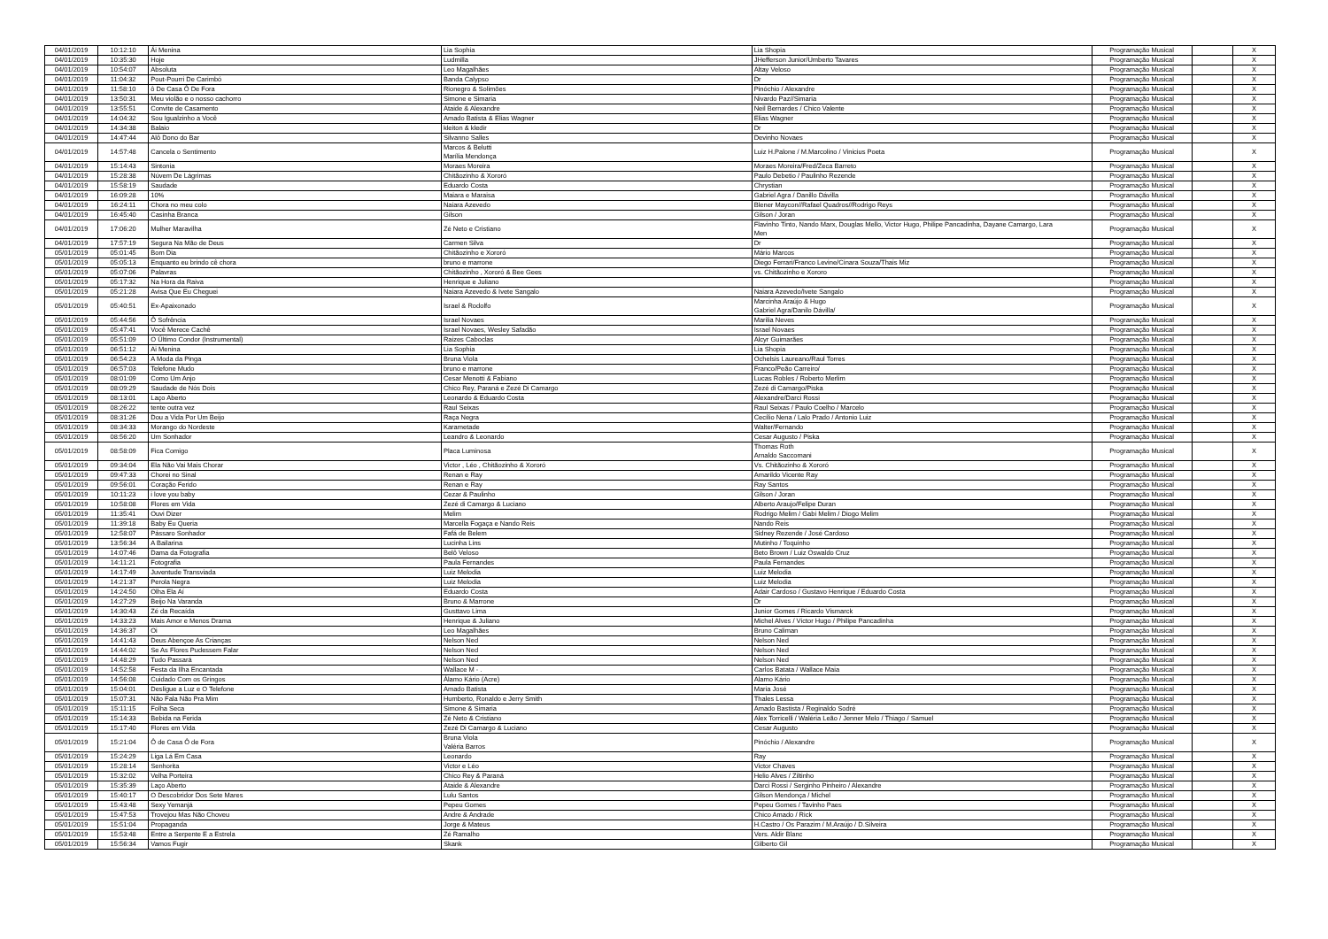| 04/01/2019 | 10:12:10 | Ái Menina | Lia Sophia | Lia Shopia | Programação Musical | | X |
| 04/01/2019 | 10:35:30 | Hoje | Ludmilla | JHefferson Junior/Umberto Tavares | Programação Musical | | X |
| 04/01/2019 | 10:54:07 | Absoluta | Leo Magalhães | Altay Veloso | Programação Musical | | X |
| 04/01/2019 | 11:04:32 | Pout-Pourri De Carimbó | Banda Calypso | Dr | Programação Musical | | X |
| 04/01/2019 | 11:58:10 | ô De Casa Ô De Fora | Rionegro & Solimões | Pinóchio / Alexandre | Programação Musical | | X |
| 04/01/2019 | 13:50:31 | Meu violão e o nosso cachorro | Simone e Simaria | Nivardo Paz//Simaria | Programação Musical | | X |
| 04/01/2019 | 13:55:51 | Convite de Casamento | Ataide & Alexandre | Neil Bernardes / Chico Valente | Programação Musical | | X |
| 04/01/2019 | 14:04:32 | Sou Igualzinho a Você | Amado Batista & Elias Wagner | Elias Wagner | Programação Musical | | X |
| 04/01/2019 | 14:34:38 | Balaio | kleiton & kledir | Dr | Programação Musical | | X |
| 04/01/2019 | 14:47:44 | Alô Dono do Bar | Silvanno Salles | Devinho Novaes | Programação Musical | | X |
| 04/01/2019 | 14:57:48 | Cancela o Sentimento | Marcos & Belutti Marília Mendonça | Luiz H.Palone / M.Marcolino / Vinicius Poeta | Programação Musical | | X |
| 04/01/2019 | 15:14:43 | Sintonia | Moraes Moreira | Moraes Moreira/Fred/Zeca Barreto | Programação Musical | | X |
| 04/01/2019 | 15:28:38 | Núvem De Lágrimas | Chitãozinho & Xororó | Paulo Debetio / Paulinho Rezende | Programação Musical | | X |
| 04/01/2019 | 15:58:19 | Saudade | Eduardo Costa | Chrystian | Programação Musical | | X |
| 04/01/2019 | 16:09:28 | 10% | Maiara e Maraisa | Gabriel Agra / Danillo Dávilla | Programação Musical | | X |
| 04/01/2019 | 16:24:11 | Chora no meu colo | Naiara Azevedo | Blener Maycon//Rafael Quadros//Rodrigo Reys | Programação Musical | | X |
| 04/01/2019 | 16:45:40 | Casinha Branca | Gilson | Gilson / Joran | Programação Musical | | X |
| 04/01/2019 | 17:06:20 | Mulher Maravilha | Zé Neto e Cristiano | Flavinho Tinto, Nando Marx, Douglas Mello, Victor Hugo, Philipe Pancadinha, Dayane Camargo, Lara Men | Programação Musical | | X |
| 04/01/2019 | 17:57:19 | Segura Na Mão de Deus | Carmen Silva | Dr | Programação Musical | | X |
| 05/01/2019 | 05:01:45 | Bom Dia | Chitãozinho e Xororó | Mário Marcos | Programação Musical | | X |
| 05/01/2019 | 05:05:13 | Enquanto eu brindo cê chora | bruno e marrone | Diego Ferrari/Franco Levine/Cínara Souza/Thais Miz | Programação Musical | | X |
| 05/01/2019 | 05:07:06 | Palavras | Chitãozinho , Xororó & Bee Gees | vs. Chitãozinho e Xororo | Programação Musical | | X |
| 05/01/2019 | 05:17:32 | Na Hora da Raiva | Henrique e Juliano | | Programação Musical | | X |
| 05/01/2019 | 05:21:28 | Avisa Que Eu Cheguei | Naiara Azevedo & Ivete Sangalo | Naiara Azevedo/Ivete Sangalo | Programação Musical | | X |
| 05/01/2019 | 05:40:51 | Ex-Apaixonado | Israel & Rodolfo | Marcinha Araújo & Hugo Gabriel Agra/Danilo Dávilla/ | Programação Musical | | X |
| 05/01/2019 | 05:44:56 | Ô Sofrência | Israel Novaes | Marilia Neves | Programação Musical | | X |
| 05/01/2019 | 05:47:41 | Você Merece Cachê | Israel Novaes, Wesley Safadão | Israel Novaes | Programação Musical | | X |
| 05/01/2019 | 05:51:09 | O Último Condor (Instrumental) | Raizes Caboclas | Alcyr Guimarães | Programação Musical | | X |
| 05/01/2019 | 06:51:12 | Ai Menina | Lia Sophia | Lia Shopia | Programação Musical | | X |
| 05/01/2019 | 06:54:23 | A Moda da Pinga | Bruna Viola | Ochelsis Laureano/Raul Torres | Programação Musical | | X |
| 05/01/2019 | 06:57:03 | Telefone Mudo | bruno e marrone | Franco/Peão Carreiro/ | Programação Musical | | X |
| 05/01/2019 | 08:01:09 | Como Um Anjo | Cesar Menotti & Fabiano | Lucas Robles / Roberto Merlim | Programação Musical | | X |
| 05/01/2019 | 08:09:29 | Saudade de Nós Dois | Chico Rey, Paraná e Zezé Di Camargo | Zezé di Camargo/Piska | Programação Musical | | X |
| 05/01/2019 | 08:13:01 | Laço Aberto | Leonardo & Eduardo Costa | Alexandre/Darci Rossi | Programação Musical | | X |
| 05/01/2019 | 08:26:22 | tente outra vez | Raul Seixas | Raul Seixas / Paulo Coelho / Marcelo | Programação Musical | | X |
| 05/01/2019 | 08:31:26 | Dou a Vida Por Um Beijo | Raça Negra | Cecílio Nena / Lalo Prado / Antonio Luiz | Programação Musical | | X |
| 05/01/2019 | 08:34:33 | Morango do Nordeste | Karametade | Walter/Fernando | Programação Musical | | X |
| 05/01/2019 | 08:56:20 | Um Sonhador | Leandro & Leonardo | Cesar Augusto / Piska | Programação Musical | | X |
| 05/01/2019 | 08:58:09 | Fica Comigo | Placa Luminosa | Thomas Roth Arnaldo Saccomani | Programação Musical | | X |
| 05/01/2019 | 09:34:04 | Ela Não Vai Mais Chorar | Victor , Léo , Chitãozinho & Xororó | Vs. Chitãozinho & Xororó | Programação Musical | | X |
| 05/01/2019 | 09:47:33 | Chorei no Sinal | Renan e Ray | Amarildo Vicente Ray | Programação Musical | | X |
| 05/01/2019 | 09:56:01 | Coração Ferido | Renan e Ray | Ray Santos | Programação Musical | | X |
| 05/01/2019 | 10:11:23 | i love you baby | Cezar & Paulinho | Gilson / Joran | Programação Musical | | X |
| 05/01/2019 | 10:58:08 | Flores em Vida | Zezé di Camargo & Luciano | Alberto Araujo/Felipe Duran | Programação Musical | | X |
| 05/01/2019 | 11:35:41 | Ouvi Dizer | Melim | Rodrigo Melim / Gabi Melim / Diogo Melim | Programação Musical | | X |
| 05/01/2019 | 11:39:18 | Baby Eu Queria | Marcella Fogaça e Nando Reis | Nando Reis | Programação Musical | | X |
| 05/01/2019 | 12:58:07 | Pássaro Sonhador | Fafá de Belem | Sidney Rezende / José Cardoso | Programação Musical | | X |
| 05/01/2019 | 13:56:34 | A Bailarina | Lucinha Lins | Mutinho / Toquinho | Programação Musical | | X |
| 05/01/2019 | 14:07:46 | Dama da Fotografia | Belô Veloso | Beto Brown / Luiz Oswaldo Cruz | Programação Musical | | X |
| 05/01/2019 | 14:11:21 | Fotografia | Paula Fernandes | Paula Fernandes | Programação Musical | | X |
| 05/01/2019 | 14:17:49 | Juventude Transviada | Luiz Melodia | Luiz Melodia | Programação Musical | | X |
| 05/01/2019 | 14:21:37 | Perola Negra | Luiz Melodia | Luiz Melodia | Programação Musical | | X |
| 05/01/2019 | 14:24:50 | Olha Ela Aí | Eduardo Costa | Adair Cardoso / Gustavo Henrique / Eduardo Costa | Programação Musical | | X |
| 05/01/2019 | 14:27:29 | Beijo Na Varanda | Bruno & Marrone | Dr | Programação Musical | | X |
| 05/01/2019 | 14:30:43 | Zé da Recaída | Gusttavo Lima | Junior Gomes / Ricardo Vismarck | Programação Musical | | X |
| 05/01/2019 | 14:33:23 | Mais Amor e Menos Drama | Henrique & Juliano | Michel Alves / Victor Hugo / Philipe Pancadinha | Programação Musical | | X |
| 05/01/2019 | 14:36:37 | Oi | Leo Magalhães | Bruno Caliman | Programação Musical | | X |
| 05/01/2019 | 14:41:43 | Deus Abençoe As Crianças | Nelson Ned | Nelson Ned | Programação Musical | | X |
| 05/01/2019 | 14:44:02 | Se As Flores Pudessem Falar | Nelson Ned | Nelson Ned | Programação Musical | | X |
| 05/01/2019 | 14:48:29 | Tudo Passará | Nelson Ned | Nelson Ned | Programação Musical | | X |
| 05/01/2019 | 14:52:58 | Festa da Ilha Encantada | Wallace M - . | Carlos Batata / Wallace Maia | Programação Musical | | X |
| 05/01/2019 | 14:56:08 | Cuidado Com os Gringos | Álamo Kário (Acre) | Alamo Kário | Programação Musical | | X |
| 05/01/2019 | 15:04:01 | Desligue a Luz e O Telefone | Amado Batista | Maria José | Programação Musical | | X |
| 05/01/2019 | 15:07:31 | Não Fala Não Pra Mim | Humberto, Ronaldo e Jerry Smith | Thales Lessa | Programação Musical | | X |
| 05/01/2019 | 15:11:15 | Folha Seca | Simone & Simaria | Amado Bastista / Reginaldo Sodré | Programação Musical | | X |
| 05/01/2019 | 15:14:33 | Bebida na Ferida | Zé Neto & Cristiano | Alex Torricelli / Waléria Leão / Jenner Melo / Thiago / Samuel | Programação Musical | | X |
| 05/01/2019 | 15:17:40 | Flores em Vida | Zezé Di Camargo & Luciano | Cesar Augusto | Programação Musical | | X |
| 05/01/2019 | 15:21:04 | Ô de Casa Ô de Fora | Bruna Viola Valéria Barros | Pinóchio / Alexandre | Programação Musical | | X |
| 05/01/2019 | 15:24:29 | Liga Lá Em Casa | Leonardo | Ray | Programação Musical | | X |
| 05/01/2019 | 15:28:14 | Senhorita | Victor e Léo | Victor Chaves | Programação Musical | | X |
| 05/01/2019 | 15:32:02 | Velha Porteira | Chico Rey & Paraná | Helio Alves / Ziltinho | Programação Musical | | X |
| 05/01/2019 | 15:35:39 | Laço Aberto | Ataide & Alexandre | Darci Rossi / Serginho Pinheiro / Alexandre | Programação Musical | | X |
| 05/01/2019 | 15:40:17 | O Descobridor Dos Sete Mares | Lulu Santos | Gilson Mendonça / Michel | Programação Musical | | X |
| 05/01/2019 | 15:43:48 | Sexy Yemanjá | Pepeu Gomes | Pepeu Gomes / Tavinho Paes | Programação Musical | | X |
| 05/01/2019 | 15:47:53 | Trovejou Mas Não Choveu | Andre & Andrade | Chico Amado / Rick | Programação Musical | | X |
| 05/01/2019 | 15:51:04 | Propaganda | Jorge & Mateus | H.Castro / Os Parazim / M.Araújo / D.Silveira | Programação Musical | | X |
| 05/01/2019 | 15:53:48 | Entre a Serpente E a Estrela | Zé Ramalho | Vers. Aldir Blanc | Programação Musical | | X |
| 05/01/2019 | 15:56:34 | Vamos Fugir | Skank | Gilberto Gil | Programação Musical | | X |